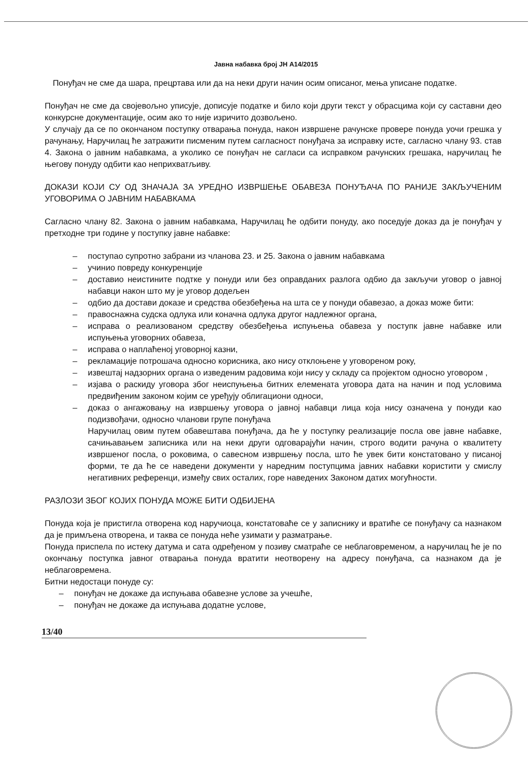Јавна набавка број ЈН А14/2015
Понуђач не сме да шара, прецртава или да на неки други начин осим описаног, мења уписане податке.
Понуђач не сме да својевољно уписује, дописује податке и било који други текст у обрасцима који су саставни део конкурсне документације, осим ако то није изричито дозвољено.
У случају да се по окончаном поступку отварања понуда, након извршене рачунске провере понуда уочи грешка у рачунању, Наручилац ће затражити писменим путем сагласност понуђача за исправку исте, сагласно члану 93. став 4. Закона о јавним набавкама, а уколико се понуђач не сагласи са исправком рачунских грешака, наручилац ће његову понуду одбити као неприхватљиву.
ДОКАЗИ КОЈИ СУ ОД ЗНАЧАЈА ЗА УРЕДНО ИЗВРШЕЊЕ ОБАВЕЗА ПОНУЂАЧА ПО РАНИЈЕ ЗАКЉУЧЕНИМ УГОВОРИМА О ЈАВНИМ НАБАВКАМА
Сагласно члану 82. Закона о јавним набавкама, Наручилац ће одбити понуду, ако поседује доказ да је понуђач у претходне три године у поступку јавне набавке:
– поступао супротно забрани из чланова 23. и 25. Закона о јавним набавкама
– учинио повреду конкуренције
– доставио неистините подтке у понуди или без оправданих разлога одбио да закључи уговор о јавној набавци након што му је уговор додељен
– одбио да достави доказе и средства обезбеђења на шта се у понуди обавезао, а доказ може бити:
– правоснажна судска одлука или коначна одлука другог надлежног органа,
– исправа о реализованом средству обезбеђења испуњења обавеза у поступк јавне набавке или испуњења уговорних обавеза,
– исправа о наплаћеној уговорној казни,
– рекламације потрошача односно корисника, ако нису отклоњене у уговореном року,
– извештај надзорних органа о изведеним радовима који нису у складу са пројектом односно уговором ,
– изјава о раскиду уговора због неиспуњења битних елемената уговора дата на начин и под условима предвиђеним законом којим се уређују облигациони односи,
– доказ о ангажовању на извршењу уговора о јавној набавци лица која нису означена у понуди као подизвођачи, односно чланови групе понуђача
Наручилац овим путем обавештава понуђача, да ће у поступку реализације посла ове јавне набавке, сачињавањем записника или на неки други одговарајући начин, строго водити рачуна о квалитету извршеног посла, о роковима, о савесном извршењу посла, што ће увек бити констатовано у писаној форми, те да ће се наведени документи у наредним поступцима јавних набавки користити у смислу негативних референци, између свих осталих, горе наведених Законом датих могућности.
РАЗЛОЗИ ЗБОГ КОЈИХ ПОНУДА МОЖЕ БИТИ ОДБИЈЕНА
Понуда која је пристигла отворена код наручиоца, констатоваће се у записнику и вратиће се понуђачу са назнаком да је примљена отворена, и таква се понуда неће узимати у разматрање.
Понуда приспела по истеку датума и сата одређеном у позиву сматраће се неблаговременом, а наручилац ће је по окончању поступка јавног отварања понуда вратити неотворену на адресу понуђача, са назнаком да је неблаговремена.
Битни недостаци понуде су:
– понуђач не докаже да испуњава обавезне услове за учешће,
– понуђач не докаже да испуњава додатне услове,
13/40